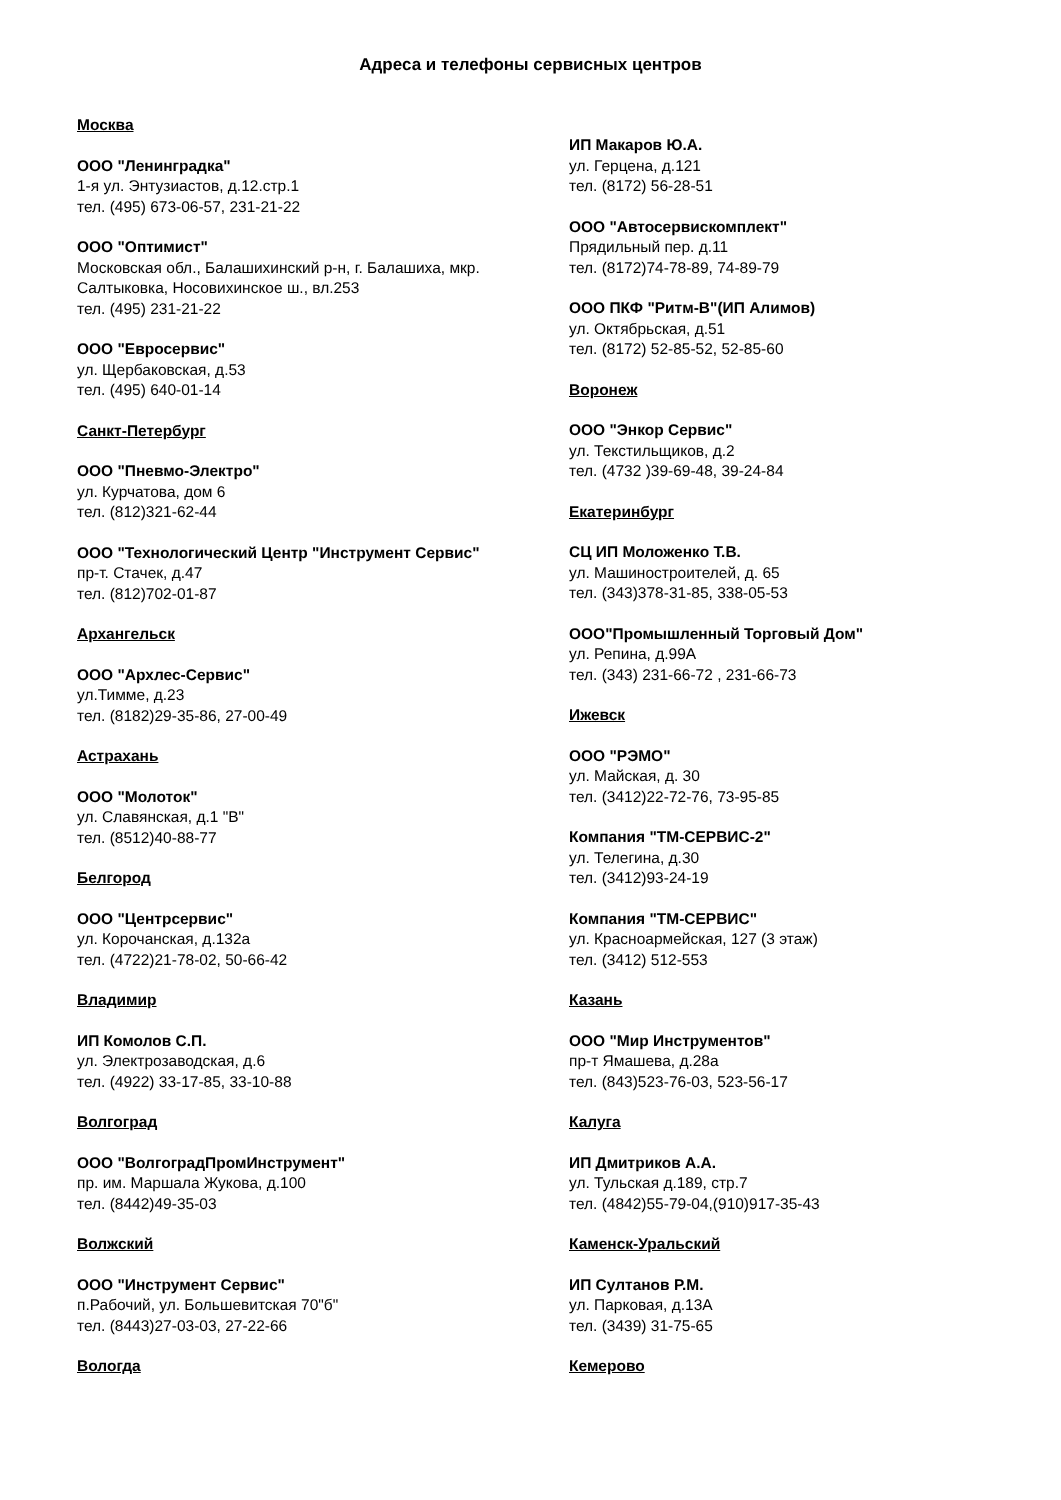Адреса и телефоны сервисных центров
Москва
ООО "Ленинградка"
1-я ул. Энтузиастов, д.12.стр.1
тел. (495) 673-06-57, 231-21-22
ООО "Оптимист"
Московская обл., Балашихинский р-н, г. Балашиха, мкр. Салтыковка, Носовихинское ш., вл.253
тел. (495) 231-21-22
ООО "Евросервис"
ул. Щербаковская, д.53
тел. (495) 640-01-14
Санкт-Петербург
ООО "Пневмо-Электро"
ул. Курчатова, дом 6
тел. (812)321-62-44
ООО "Технологический Центр "Инструмент Сервис"
пр-т. Стачек, д.47
тел. (812)702-01-87
Архангельск
ООО "Архлес-Сервис"
ул.Тимме, д.23
тел. (8182)29-35-86, 27-00-49
Астрахань
ООО "Молоток"
ул. Славянская, д.1 "В"
тел. (8512)40-88-77
Белгород
ООО "Центрсервис"
ул. Корочанская, д.132а
тел. (4722)21-78-02, 50-66-42
Владимир
ИП Комолов С.П.
ул. Электрозаводская, д.6
тел. (4922) 33-17-85, 33-10-88
Волгоград
ООО "ВолгоградПромИнструмент"
пр. им. Маршала Жукова, д.100
тел. (8442)49-35-03
Волжский
ООО "Инструмент Сервис"
п.Рабочий, ул. Большевитская 70"б"
тел. (8443)27-03-03, 27-22-66
Вологда
ИП Макаров Ю.А.
ул. Герцена, д.121
тел. (8172) 56-28-51
ООО "Автосервискомплект"
Прядильный пер. д.11
тел. (8172)74-78-89, 74-89-79
ООО ПКФ "Ритм-В"(ИП Алимов)
ул. Октябрьская, д.51
тел. (8172) 52-85-52, 52-85-60
Воронеж
ООО "Энкор Сервис"
ул. Текстильщиков, д.2
тел. (4732 )39-69-48, 39-24-84
Екатеринбург
СЦ ИП Моложенко Т.В.
ул. Машиностроителей, д. 65
тел. (343)378-31-85, 338-05-53
ООО"Промышленный Торговый Дом"
ул. Репина, д.99А
тел. (343) 231-66-72 , 231-66-73
Ижевск
ООО "РЭМО"
ул. Майская, д. 30
тел. (3412)22-72-76, 73-95-85
Компания "ТМ-СЕРВИС-2"
ул. Телегина, д.30
тел. (3412)93-24-19
Компания "ТМ-СЕРВИС"
ул. Красноармейская, 127 (3 этаж)
тел. (3412) 512-553
Казань
ООО "Мир Инструментов"
пр-т Ямашева, д.28а
тел. (843)523-76-03, 523-56-17
Калуга
ИП Дмитриков А.А.
ул. Тульская д.189, стр.7
тел. (4842)55-79-04,(910)917-35-43
Каменск-Уральский
ИП Султанов Р.М.
ул. Парковая, д.13А
тел. (3439) 31-75-65
Кемерово